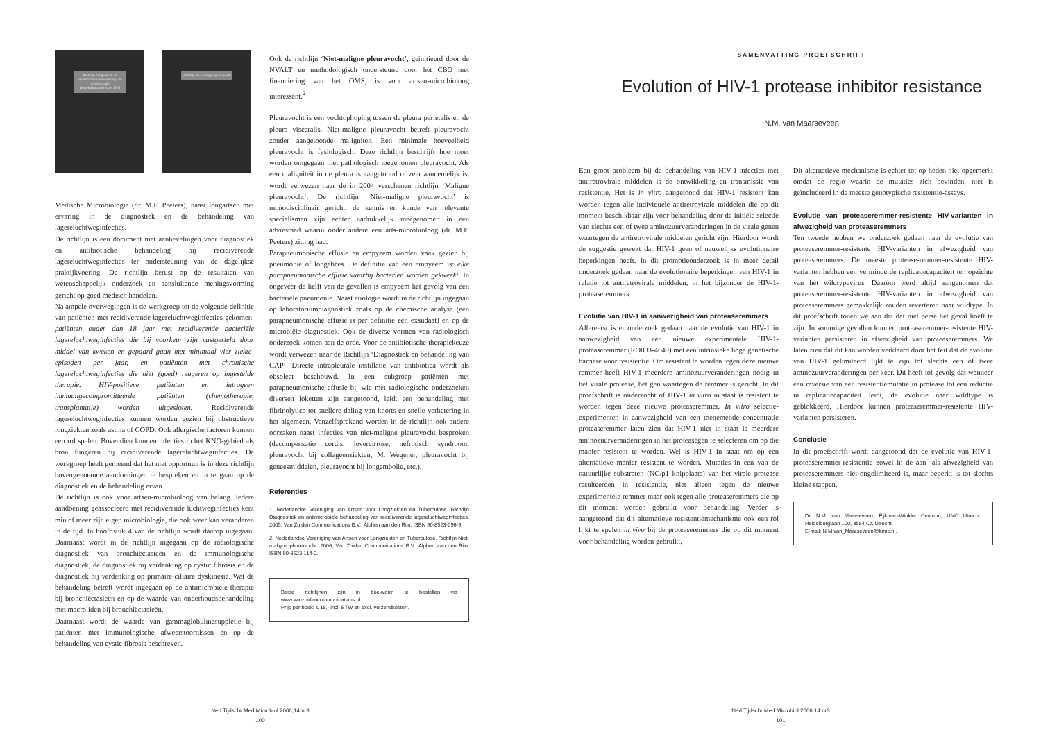Richtlijn Diagnostiek en antimicrobiële behandeling van recidiverende lagereluchtweginfecties 2005
Richtlijn Niet-maligne pleuravocht
Medische Microbiologie (dr. M.F. Peeters), naast longartsen met ervaring in de diagnostiek en de behandeling van lagereluchtweginfecties.
De richtlijn is een document met aanbevelingen voor diagnostiek en antibiotische behandeling bij recidiverende lagereluchtweginfecties ter ondersteuning van de dagelijkse praktijkvoering. De richtlijn berust op de resultaten van wetenschappelijk onderzoek en aansluitende meningsvorming gericht op goed medisch handelen.
Na ampele overwegingen is de werkgroep tot de volgende definitie van patiënten met recidiverende lagereluchtweginfecties gekomen: patiënten ouder dan 18 jaar met recidiverende bacteriële lagereluchtweginfecties die bij voorkeur zijn vastgesteld door middel van kweken en gepaard gaan met minimaal vier ziekte-episoden per jaar, en patiënten met chronische lagereluchtweginfecties die niet (goed) reageren op ingestelde therapie. HIV-positieve patiënten en iatrogeen immuungecompromitteerde patiënten (chemotherapie, transplantatie) worden uitgesloten. Recidiverende lagereluchtweginfecties kunnen worden gezien bij obstructieve longziekten zoals astma of COPD. Ook allergische factoren kunnen een rol spelen. Bovendien kunnen infecties in het KNO-gebied als bron fungeren bij recidiverende lagereluchtweginfecties. De werkgroep heeft gemeend dat het niet opportuun is in deze richtlijn bovengenoemde aandoeningen te bespreken en in te gaan op de diagnostiek en de behandeling ervan.
De richtlijn is ook voor artsen-microbioloog van belang. Iedere aandoening geassocieerd met recidiverende luchtweginfecties kent min of meer zijn eigen microbiologie, die ook weer kan veranderen in de tijd. In hoofdstuk 4 van de richtlijn wordt daarop ingegaan. Daarnaast wordt in de richtlijn ingegaan op de radiologische diagnostiek van bronchiëctasieën en de immunologische diagnostiek, de diagnostiek bij verdenking op cystic fibrosis en de diagnostiek bij verdenking op primaire ciliaire dyskinesie. Wat de behandeling betreft wordt ingegaan op de antimicrobiële therapie bij bronchiëctasieën en op de waarde van onderhoudsbehandeling met macroliden bij bronchiëctasieën.
Daarnaast wordt de waarde van gammaglobulinesuppletie bij patiënten met immunologische afweerstoornissen en op de behandeling van cystic fibrosis beschreven.
Ook de richtlijn ‘Niet-maligne pleuravocht’, geinitieerd door de NVALT en methodologisch ondersteund door het CBO met financiering van het OMS, is voor artsen-microbioloog interessant.<sup>2</sup>
Pleuravocht is een vochtophoping tussen de pleura parietalis en de pleura visceralis. Niet-maligne pleuravocht betreft pleuravocht zonder aangetoonde maligniteit. Een minimale hoeveelheid pleuravocht is fysiologisch. Deze richtlijn beschrijft hoe moet worden omgegaan met pathologisch toegenomen pleuravocht. Als een maligniteit in de pleura is aangetoond of zeer aannemelijk is, wordt verwezen naar de in 2004 verschenen richtlijn ‘Maligne pleuravocht’. De richtlijn ‘Niet-maligne pleuravocht’ is monodisciplinair gericht, de kennis en kunde van relevante specialismen zijn echter nadrukkelijk meegenomen in een adviesraad waarin onder andere een arts-microbioloog (dr. M.F. Peeters) zitting had.
Parapneumonische effusie en empyeem worden vaak gezien bij pneumonie of longabces. De definitie van een empyeem is: elke parapneumonische effusie waarbij bacteriën worden gekweekt. In ongeveer de helft van de gevallen is empyeem het gevolg van een bacteriële pneumonie. Naast etiologie wordt in de richtlijn ingegaan op laboratoriumdiagnostiek zoals op de chemische analyse (een parapneumonische effusie is per definitie een exsudaat) en op de microbiële diagnostiek. Ook de diverse vormen van radiologisch onderzoek komen aan de orde. Voor de antibiotische therapiekeuze wordt verwezen naar de Richtlijn ‘Diagnostiek en behandeling van CAP’. Directe intrapleurale instillatie van antibiotica wordt als obsoleet beschouwd. In een subgroep patiënten met parapneumonische effusie bij wie met radiologische onderzoeken diversen loketten zijn aangetoond, leidt een behandeling met fibrinolytica tot snellere daling van koorts en snelle verbetering in het algemeen. Vanzelfsprekend worden in de richtlijn ook andere oorzaken naast infecties van niet-maligne pleuravocht besproken (decompensatio cordis, levercirrose, nefrotisch syndroom, pleuravocht bij collageenziekten, M. Wegener, pleuravocht bij geneesmiddelen, pleuravocht bij longembolie, etc.).
Referenties
1. Nederlandse Vereniging van Artsen voor Longziekten en Tuberculose. Richtlijn Diagnostiek en antimicrobiële behandeling van recidiverende lagereluchtweginfecties. 2005, Van Zuiden Communications B.V., Alphen aan den Rijn. ISBN 90-8523-096-9.
2. Nederlandse Vereniging van Artsen voor Longziekten en Tuberculose. Richtlijn Niet-maligne pleuravocht. 2006, Van Zuiden Communications B.V., Alphen aan den Rijn. ISBN 90-8523-114-0.
Beide richtlijnen zijn in boekvorm te bestellen via www.vanzuidencommunications.nl.
Prijs per boek: € 18,- incl. BTW en excl. verzendkosten.
Ned Tijdschr Med Microbiol 2006;14:nr3
100
SAMENVATTING PROEFSCHRIFT
Evolution of HIV-1 protease inhibitor resistance
N.M. van Maarseveen
Een groot probleem bij de behandeling van HIV-1-infecties met antiretrovirale middelen is de ontwikkeling en transmissie van resistentie. Het is in vitro aangetoond dat HIV-1 resistent kan worden tegen alle individuele antiretrovirale middelen die op dit moment beschikbaar zijn voor behandeling door de initiële selectie van slechts een of twee aminozuurveranderingen in de virale genen waartegen de antiretrovirale middelen gericht zijn. Hierdoor wordt de suggestie gewekt dat HIV-1 geen of nauwelijks evolutionaire beperkingen heeft. In dit promotieonderzoek is in meer detail onderzoek gedaan naar de evolutionaire beperkingen van HIV-1 in relatie tot antiretrovirale middelen, in het bijzonder de HIV-1-proteaseremmers.
Evolutie van HIV-1 in aanwezigheid van proteaseremmers
Allereerst is er onderzoek gedaan naar de evolutie van HIV-1 in aanwezigheid van een nieuwe experimentele HIV-1-proteaseremmer (RO033-4649) met een intrinsieke hoge genetische barrière voor resistentie. Om resistent te worden tegen deze nieuwe remmer heeft HIV-1 meerdere aminozuurveranderingen nodig in het virale protease, het gen waartegen de remmer is gericht. In dit proefschrift is onderzocht of HIV-1 in vitro in staat is resistent te worden tegen deze nieuwe proteaseremmer. In vitro selectie-experimenten in aanwezigheid van een toenemende concentratie proteaseremmer laten zien dat HIV-1 niet in staat is meerdere aminozuurveranderingen in het proteasegen te selecteren om op die manier resistent te worden. Wel is HIV-1 in staat om op een alternatieve manier resistent te worden. Mutaties in een van de natuurlijke substraten (NC/p1 knipplaats) van het virale protease resulteerden in resistentie, niet alleen tegen de nieuwe experimentele remmer maar ook tegen alle proteaseremmers die op dit moment worden gebruikt voor behandeling. Verder is aangetoond dat dit alternatieve resistentiemechanisme ook een rol lijkt te spelen in vivo bij de proteaseremmers die op dit moment voor behandeling worden gebruikt.
Dit alternatieve mechanisme is echter tot op heden niet opgemerkt omdat de regio waarin de mutaties zich bevinden, niet is geïncludeerd in de meeste genotypische resistentie-assays.
Evolutie van proteaseremmer-resistente HIV-varianten in afwezigheid van proteaseremmers
Ten tweede hebben we onderzoek gedaan naar de evolutie van proteaseremmer-resistente HIV-varianten in afwezigheid van proteaseremmers. De meeste protease-remmer-resistente HIV-varianten hebben een verminderde replicatiecapaciteit ten opzichte van het wildtypevirus. Daarom werd altijd aangenomen dat proteaseremmer-resistente HIV-varianten in afwezigheid van proteaseremmers gemakkelijk zouden reverteren naar wildtype. In dit proefschrift tonen we aan dat dat niet persé het geval hoeft te zijn. In sommige gevallen kunnen proteaseremmer-resistente HIV-varianten persisteren in afwezigheid van proteaseremmers. We laten zien dat dit kan worden verklaard door het feit dat de evolutie van HIV-1 gelimiteerd lijkt te zijn tot slechts een of twee aminozuurveranderingen per keer. Dit heeft tot gevolg dat wanneer een reversie van een resistentiemutatie in protease tot een reductie in replicatiecapaciteit leidt, de evolutie naar wildtype is geblokkeerd. Hierdoor kunnen proteaseremmer-resistente HIV-varianten persisteren.
Conclusie
In dit proefschrift wordt aangetoond dat de evolutie van HIV-1-proteaseremmer-resistentie zowel in de aan- als afwezigheid van proteaseremmers niet ongelimiteerd is, maar beperkt is tot slechts kleine stappen.
Dr. N.M. van Maarseveen, Eijkman-Winkler Centrum, UMC Utrecht, Heidelberglaan 100, 3584 CX Utrecht.
E-mail: N.M.van_Maarseveen@lumc.nl.
Ned Tijdschr Med Microbiol 2006;14:nr3
101